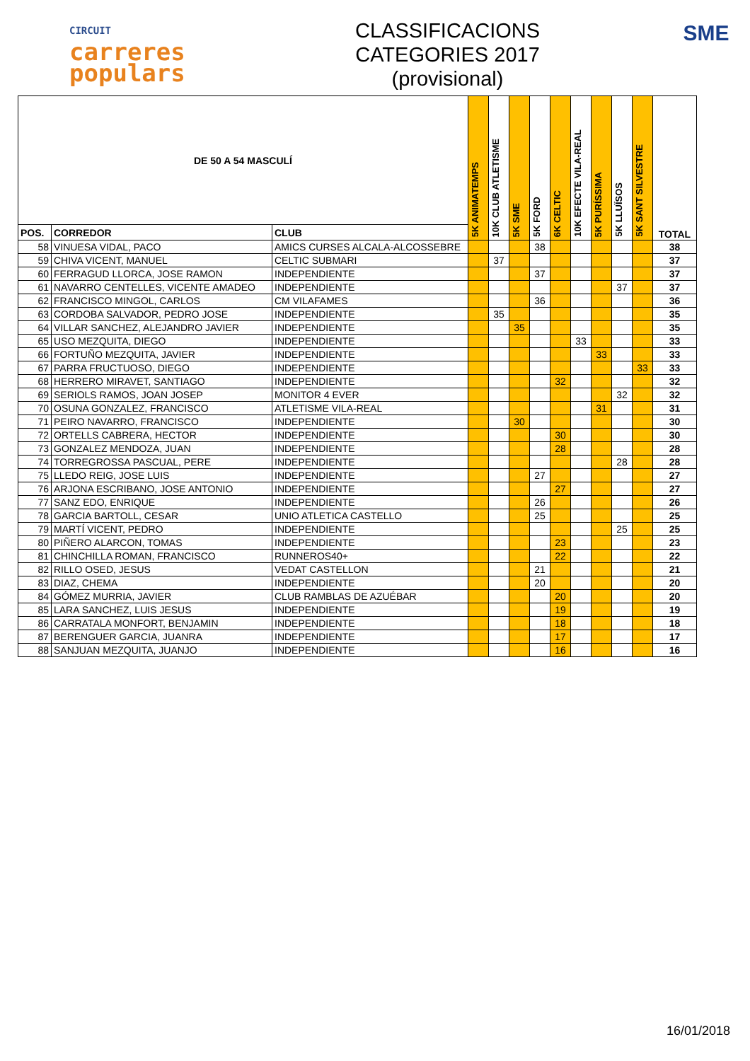CIRCUIT
carreres populars
CLASSIFICACIONS
CATEGORIES 2017
(provisional)
SME
| DE 50 A 54 MASCULÍ | | | 5K ANIMATEMPS | 10K CLUB ATLETISME | 5K SME | 5K FORD | 6K CELTIC | 10K EFECTE VILA-REAL | 5K PURÍSSIMA | 5K LLUÏSOS | 5K SANT SILVESTRE | TOTAL |
| --- | --- | --- | --- | --- | --- | --- | --- | --- | --- | --- | --- | --- |
| POS. | CORREDOR | CLUB | | | | | | | | | | |
| 58 | VINUESA VIDAL, PACO | AMICS CURSES ALCALA-ALCOSSEBRE | | | | 38 | | | | | | 38 |
| 59 | CHIVA VICENT, MANUEL | CELTIC SUBMARI | | 37 | | | | | | | | 37 |
| 60 | FERRAGUD LLORCA, JOSE RAMON | INDEPENDIENTE | | | | 37 | | | | | | 37 |
| 61 | NAVARRO CENTELLES, VICENTE AMADEO | INDEPENDIENTE | | | | | | | | 37 | | 37 |
| 62 | FRANCISCO MINGOL, CARLOS | CM VILAFAMES | | | | 36 | | | | | | 36 |
| 63 | CORDOBA SALVADOR, PEDRO JOSE | INDEPENDIENTE | | 35 | | | | | | | | 35 |
| 64 | VILLAR SANCHEZ, ALEJANDRO JAVIER | INDEPENDIENTE | | | 35 | | | | | | | 35 |
| 65 | USO MEZQUITA, DIEGO | INDEPENDIENTE | | | | | | 33 | | | | 33 |
| 66 | FORTUÑO MEZQUITA, JAVIER | INDEPENDIENTE | | | | | | | 33 | | | 33 |
| 67 | PARRA FRUCTUOSO, DIEGO | INDEPENDIENTE | | | | | | | | | 33 | 33 |
| 68 | HERRERO MIRAVET, SANTIAGO | INDEPENDIENTE | | | | | 32 | | | | | 32 |
| 69 | SERIOLS RAMOS, JOAN JOSEP | MONITOR 4 EVER | | | | | | | | 32 | | 32 |
| 70 | OSUNA GONZALEZ, FRANCISCO | ATLETISME VILA-REAL | | | | | | | 31 | | | 31 |
| 71 | PEIRO NAVARRO, FRANCISCO | INDEPENDIENTE | | | 30 | | | | | | | 30 |
| 72 | ORTELLS CABRERA, HECTOR | INDEPENDIENTE | | | | | 30 | | | | | 30 |
| 73 | GONZALEZ MENDOZA, JUAN | INDEPENDIENTE | | | | | 28 | | | | | 28 |
| 74 | TORREGROSSA PASCUAL, PERE | INDEPENDIENTE | | | | | | | | 28 | | 28 |
| 75 | LLEDO REIG, JOSE LUIS | INDEPENDIENTE | | | | 27 | | | | | | 27 |
| 76 | ARJONA ESCRIBANO, JOSE ANTONIO | INDEPENDIENTE | | | | | 27 | | | | | 27 |
| 77 | SANZ EDO, ENRIQUE | INDEPENDIENTE | | | | 26 | | | | | | 26 |
| 78 | GARCIA BARTOLL, CESAR | UNIO ATLETICA CASTELLO | | | | 25 | | | | | | 25 |
| 79 | MARTÍ VICENT, PEDRO | INDEPENDIENTE | | | | | | | | 25 | | 25 |
| 80 | PIÑERO ALARCON, TOMAS | INDEPENDIENTE | | | | | 23 | | | | | 23 |
| 81 | CHINCHILLA ROMAN, FRANCISCO | RUNNEROS40+ | | | | | 22 | | | | | 22 |
| 82 | RILLO OSED, JESUS | VEDAT CASTELLON | | | | 21 | | | | | | 21 |
| 83 | DIAZ, CHEMA | INDEPENDIENTE | | | | 20 | | | | | | 20 |
| 84 | GÓMEZ MURRIA, JAVIER | CLUB RAMBLAS DE AZUÉBAR | | | | | 20 | | | | | 20 |
| 85 | LARA SANCHEZ, LUIS JESUS | INDEPENDIENTE | | | | | 19 | | | | | 19 |
| 86 | CARRATALA MONFORT, BENJAMIN | INDEPENDIENTE | | | | | 18 | | | | | 18 |
| 87 | BERENGUER GARCIA, JUANRA | INDEPENDIENTE | | | | | 17 | | | | | 17 |
| 88 | SANJUAN MEZQUITA, JUANJO | INDEPENDIENTE | | | | | 16 | | | | | 16 |
16/01/2018